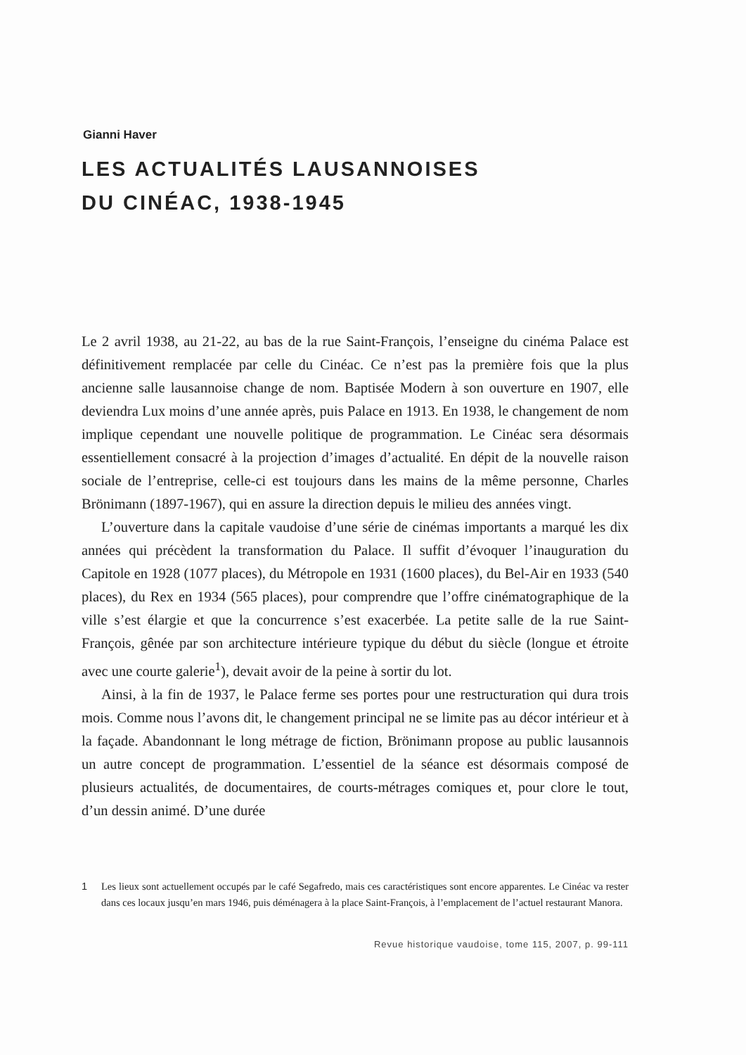Gianni Haver
LES ACTUALITÉS LAUSANNOISES
DU CINÉAC, 1938-1945
Le 2 avril 1938, au 21-22, au bas de la rue Saint-François, l’enseigne du cinéma Palace est définitivement remplacée par celle du Cinéac. Ce n’est pas la première fois que la plus ancienne salle lausannoise change de nom. Baptisée Modern à son ouverture en 1907, elle deviendra Lux moins d’une année après, puis Palace en 1913. En 1938, le changement de nom implique cependant une nouvelle politique de programmation. Le Cinéac sera désormais essentiellement consacré à la projection d’images d’actualité. En dépit de la nouvelle raison sociale de l’entreprise, celle-ci est toujours dans les mains de la même personne, Charles Brönimann (1897-1967), qui en assure la direction depuis le milieu des années vingt.
L’ouverture dans la capitale vaudoise d’une série de cinémas importants a marqué les dix années qui précèdent la transformation du Palace. Il suffit d’évoquer l’inauguration du Capitole en 1928 (1077 places), du Métropole en 1931 (1600 places), du Bel-Air en 1933 (540 places), du Rex en 1934 (565 places), pour comprendre que l’offre cinématographique de la ville s’est élargie et que la concurrence s’est exacerbée. La petite salle de la rue Saint-François, gênée par son architecture intérieure typique du début du siècle (longue et étroite avec une courte galerie<sup>1</sup>), devait avoir de la peine à sortir du lot.
Ainsi, à la fin de 1937, le Palace ferme ses portes pour une restructuration qui dura trois mois. Comme nous l’avons dit, le changement principal ne se limite pas au décor intérieur et à la façade. Abandonnant le long métrage de fiction, Brönimann propose au public lausannois un autre concept de programmation. L’essentiel de la séance est désormais composé de plusieurs actualités, de documentaires, de courts-métrages comiques et, pour clore le tout, d’un dessin animé. D’une durée
1 Les lieux sont actuellement occupés par le café Segafredo, mais ces caractéristiques sont encore apparentes. Le Cinéac va rester dans ces locaux jusqu’en mars 1946, puis déménagera à la place Saint-François, à l’emplacement de l’actuel restaurant Manora.
Revue historique vaudoise, tome 115, 2007, p. 99-111